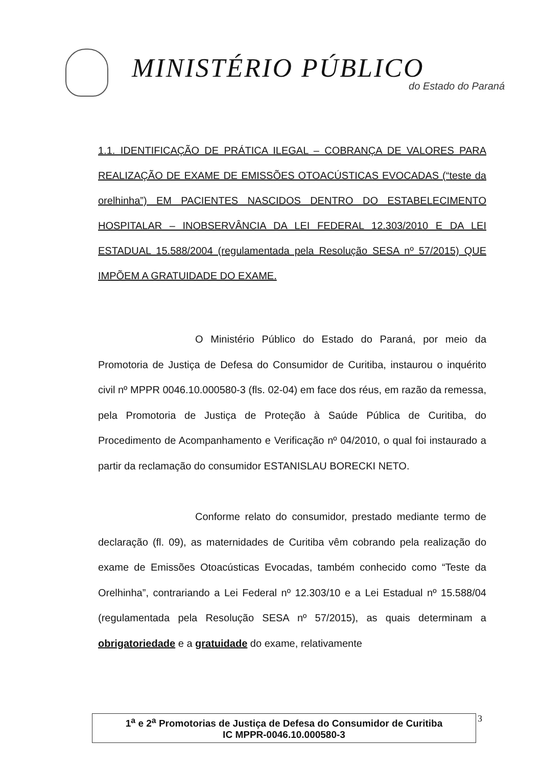MINISTÉRIO PÚBLICO
do Estado do Paraná
1.1. IDENTIFICAÇÃO DE PRÁTICA ILEGAL – COBRANÇA DE VALORES PARA REALIZAÇÃO DE EXAME DE EMISSÕES OTOACÚSTICAS EVOCADAS (“teste da orelhinha”) EM PACIENTES NASCIDOS DENTRO DO ESTABELECIMENTO HOSPITALAR – INOBSERVÂNCIA DA LEI FEDERAL 12.303/2010 E DA LEI ESTADUAL 15.588/2004 (regulamentada pela Resolução SESA nº 57/2015) QUE IMPÕEM A GRATUIDADE DO EXAME.
O Ministério Público do Estado do Paraná, por meio da Promotoria de Justiça de Defesa do Consumidor de Curitiba, instaurou o inquérito civil nº MPPR 0046.10.000580-3 (fls. 02-04) em face dos réus, em razão da remessa, pela Promotoria de Justiça de Proteção à Saúde Pública de Curitiba, do Procedimento de Acompanhamento e Verificação nº 04/2010, o qual foi instaurado a partir da reclamação do consumidor ESTANISLAU BORECKI NETO.
Conforme relato do consumidor, prestado mediante termo de declaração (fl. 09), as maternidades de Curitiba vêm cobrando pela realização do exame de Emissões Otoacústicas Evocadas, também conhecido como “Teste da Orelhinha”, contrariando a Lei Federal nº 12.303/10 e a Lei Estadual nº 15.588/04 (regulamentada pela Resolução SESA nº 57/2015), as quais determinam a obrigatoriedade e a gratuidade do exame, relativamente
1<sup>a</sup> e 2<sup>a</sup> Promotorias de Justiça de Defesa do Consumidor de Curitiba
IC MPPR-0046.10.000580-3
3